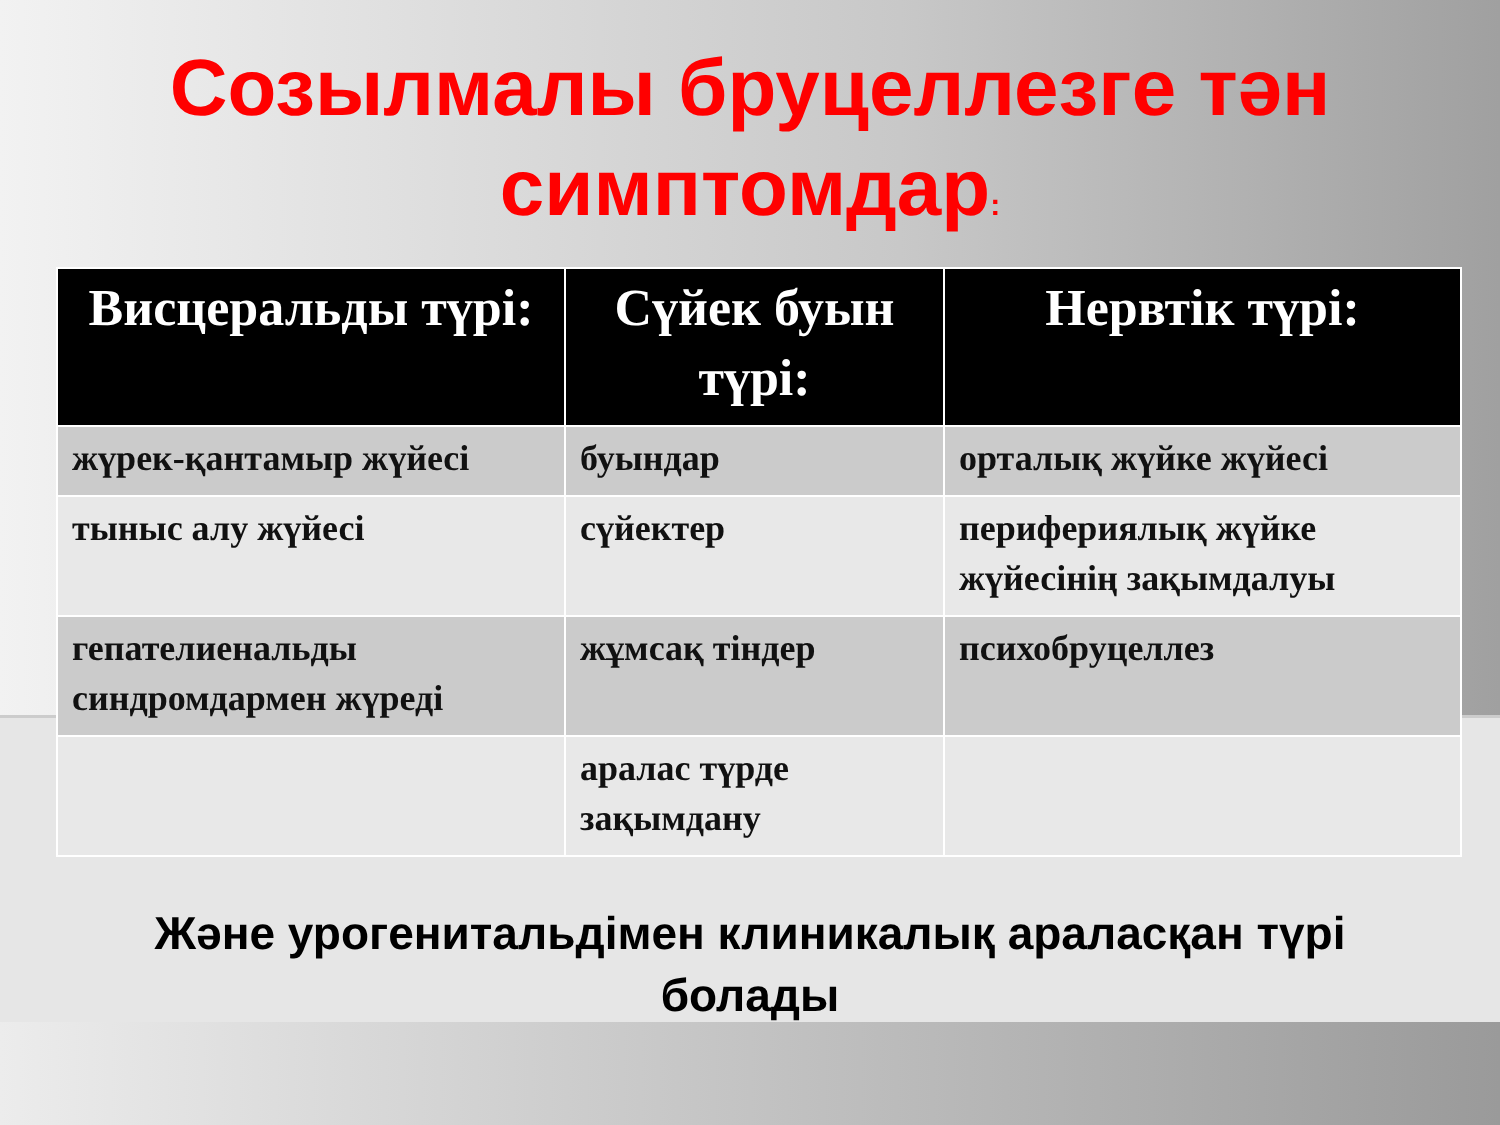Созылмалы бруцеллезге тән симптомдар:
| Висцеральды түрі: | Сүйек буын түрі: | Нервтік түрі: |
| --- | --- | --- |
| жүрек-қантамыр жүйесі | буындар | орталық жүйке жүйесі |
| тыныс алу жүйесі | сүйектер | перифериялық жүйке жүйесінің зақымдалуы |
| гепателиенальды синдромдармен жүреді | жұмсақ тіндер | психобруцеллез |
| | аралас түрде зақымдану | |
Және урогенитальдімен клиникалық аралас­қан түрі болады